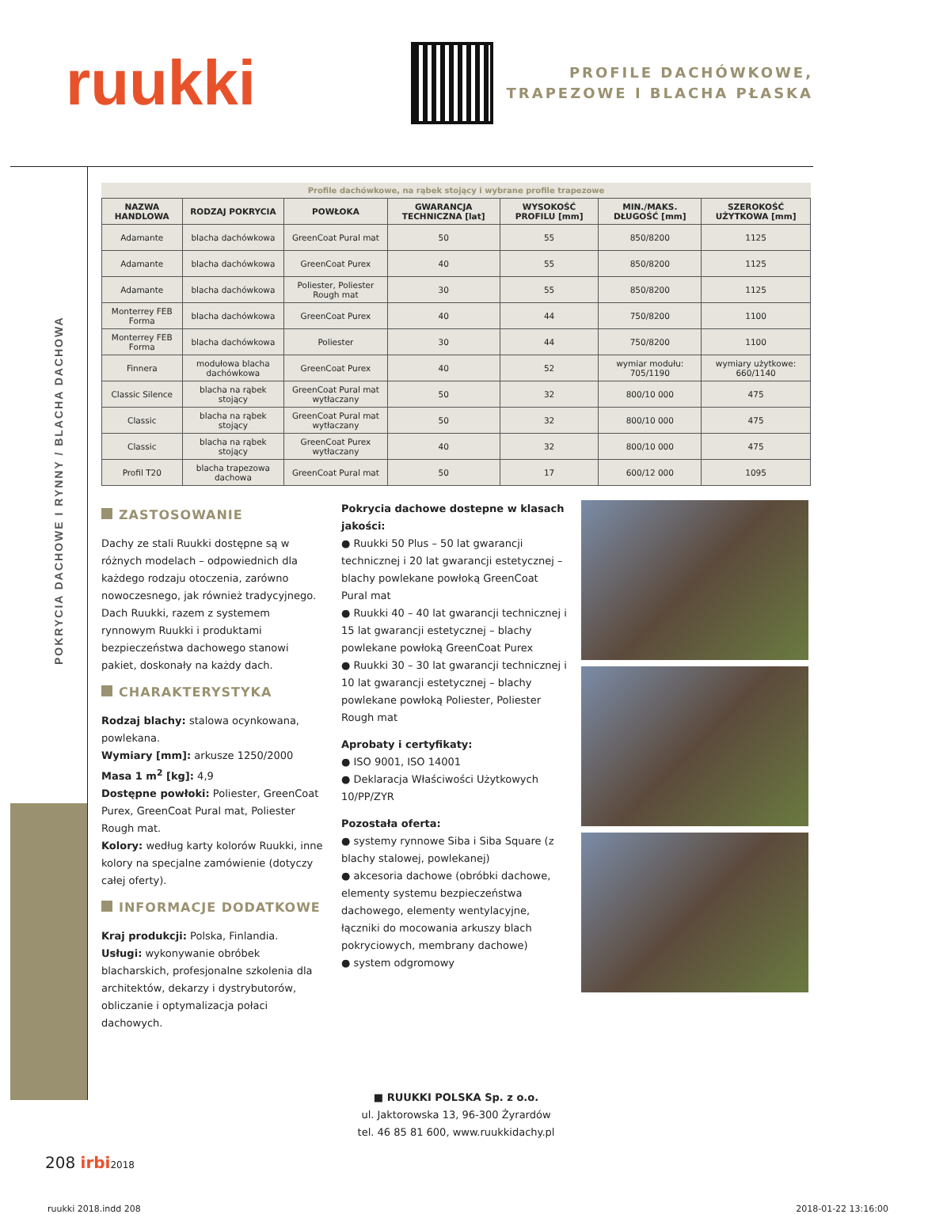ruukki
PROFILE DACHÓWKOWE,
TRAPEZOWE I BLACHA PŁASKA
POKRYCIA DACHOWE I RYNNY / BLACHA DACHOWA
Profile dachówkowe, na rąbek stojący i wybrane profile trapezowe
| NAZWA HANDLOWA | RODZAJ POKRYCIA | POWŁOKA | GWARANCJA TECHNICZNA [lat] | WYSOKOŚĆ PROFILU [mm] | MIN./MAKS. DŁUGOŚĆ [mm] | SZEROKOŚĆ UŻYTKOWA [mm] |
| --- | --- | --- | --- | --- | --- | --- |
| Adamante | blacha dachówkowa | GreenCoat Pural mat | 50 | 55 | 850/8200 | 1125 |
| Adamante | blacha dachówkowa | GreenCoat Purex | 40 | 55 | 850/8200 | 1125 |
| Adamante | blacha dachówkowa | Poliester, Poliester Rough mat | 30 | 55 | 850/8200 | 1125 |
| Monterrey FEB Forma | blacha dachówkowa | GreenCoat Purex | 40 | 44 | 750/8200 | 1100 |
| Monterrey FEB Forma | blacha dachówkowa | Poliester | 30 | 44 | 750/8200 | 1100 |
| Finnera | modułowa blacha dachówkowa | GreenCoat Purex | 40 | 52 | wymiar modułu: 705/1190 | wymiary użytkowe: 660/1140 |
| Classic Silence | blacha na rąbek stojący | GreenCoat Pural mat wytłaczany | 50 | 32 | 800/10 000 | 475 |
| Classic | blacha na rąbek stojący | GreenCoat Pural mat wytłaczany | 50 | 32 | 800/10 000 | 475 |
| Classic | blacha na rąbek stojący | GreenCoat Purex wytłaczany | 40 | 32 | 800/10 000 | 475 |
| Profil T20 | blacha trapezowa dachowa | GreenCoat Pural mat | 50 | 17 | 600/12 000 | 1095 |
ZASTOSOWANIE
Dachy ze stali Ruukki dostępne są w różnych modelach – odpowiednich dla każdego rodzaju otoczenia, zarówno nowoczesnego, jak również tradycyjnego. Dach Ruukki, razem z systemem rynnowym Ruukki i produktami bezpieczeństwa dachowego stanowi pakiet, doskonały na każdy dach.
CHARAKTERYSTYKA
Rodzaj blachy: stalowa ocynkowana, powlekana.
Wymiary [mm]: arkusze 1250/2000
Masa 1 m<sup>2</sup> [kg]: 4,9
Dostępne powłoki: Poliester, GreenCoat Purex, GreenCoat Pural mat, Poliester Rough mat.
Kolory: według karty kolorów Ruukki, inne kolory na specjalne zamówienie (dotyczy całej oferty).
INFORMACJE DODATKOWE
Kraj produkcji: Polska, Finlandia.
Usługi: wykonywanie obróbek blacharskich, profesjonalne szkolenia dla architektów, dekarzy i dystrybutorów, obliczanie i optymalizacja połaci dachowych.
Pokrycia dachowe dostepne w klasach jakości:
● Ruukki 50 Plus – 50 lat gwarancji technicznej i 20 lat gwarancji estetycznej – blachy powlekane powłoką GreenCoat Pural mat
● Ruukki 40 – 40 lat gwarancji technicznej i 15 lat gwarancji estetycznej – blachy powlekane powłoką GreenCoat Purex
● Ruukki 30 – 30 lat gwarancji technicznej i 10 lat gwarancji estetycznej – blachy powlekane powłoką Poliester, Poliester Rough mat
Aprobaty i certyfikaty:
● ISO 9001, ISO 14001
● Deklaracja Właściwości Użytkowych 10/PP/ZYR
Pozostała oferta:
● systemy rynnowe Siba i Siba Square (z blachy stalowej, powlekanej)
● akcesoria dachowe (obróbki dachowe, elementy systemu bezpieczeństwa dachowego, elementy wentylacyjne, łączniki do mocowania arkuszy blach pokryciowych, membrany dachowe)
● system odgromowy
■ RUUKKI POLSKA Sp. z o.o.
ul. Jaktorowska 13, 96-300 Żyrardów
tel. 46 85 81 600, www.ruukkidachy.pl
208 irbi 2018
ruukki 2018.indd 208 2018-01-22 13:16:00